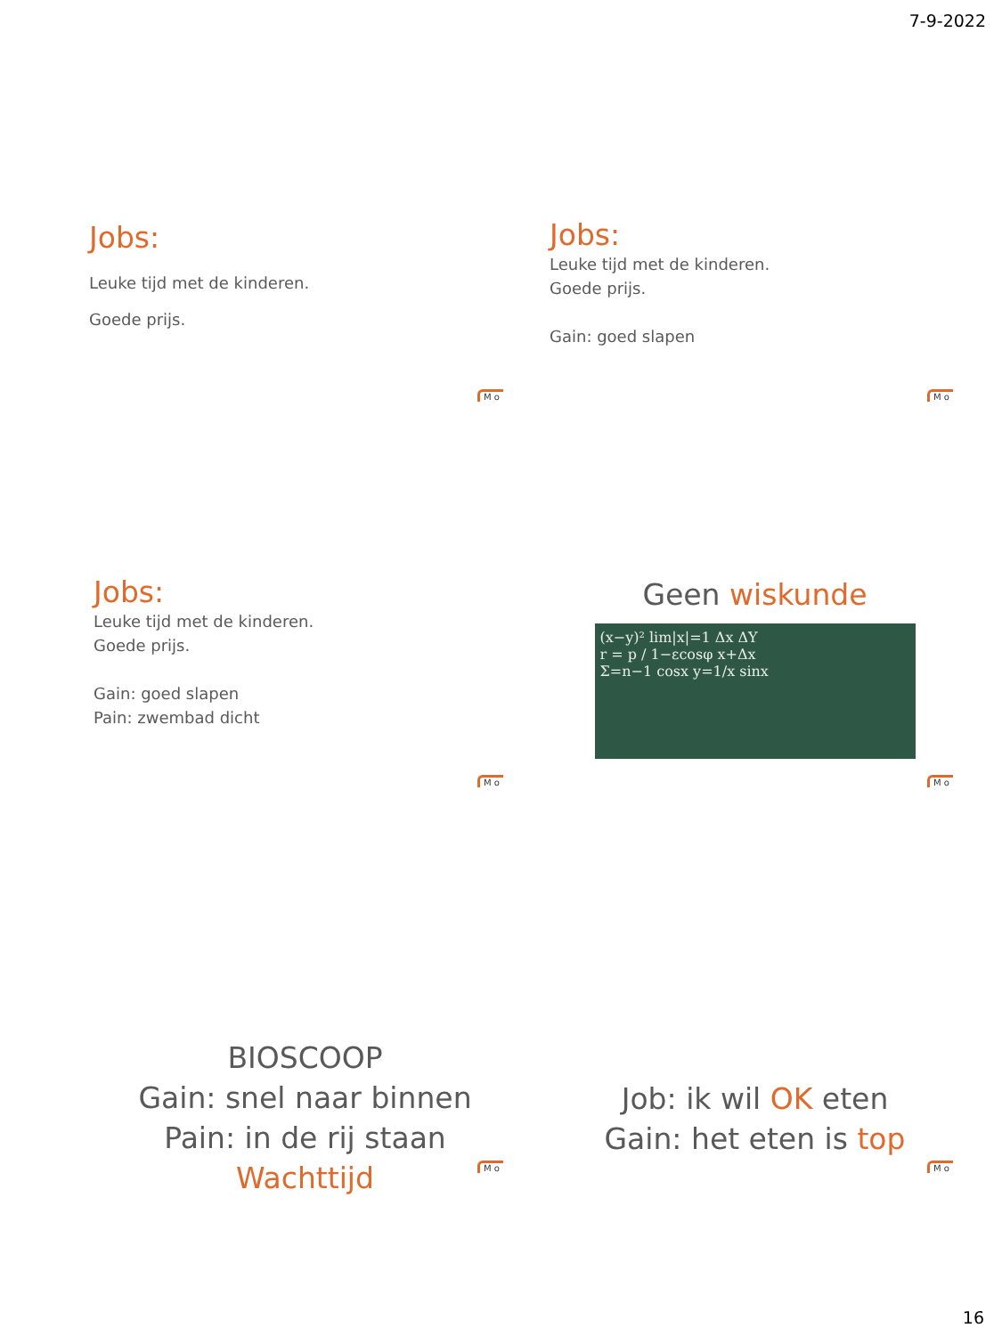7-9-2022
Jobs:
Leuke tijd met de kinderen.
Goede prijs.
M o
Jobs:
Leuke tijd met de kinderen.
Goede prijs.
Gain: goed slapen
M o
Jobs:
Leuke tijd met de kinderen.
Goede prijs.
Gain: goed slapen
Pain: zwembad dicht
M o
Geen wiskunde
(x−y)² lim|x|=1 Δx ΔY
r = p / 1−εcosφ x+Δx
Σ=n−1 cosx y=1/x sinx
M o
BIOSCOOP
Gain: snel naar binnen
Pain: in de rij staan
Wachttijd
M o
Job: ik wil OK eten
Gain: het eten is top
M o
16